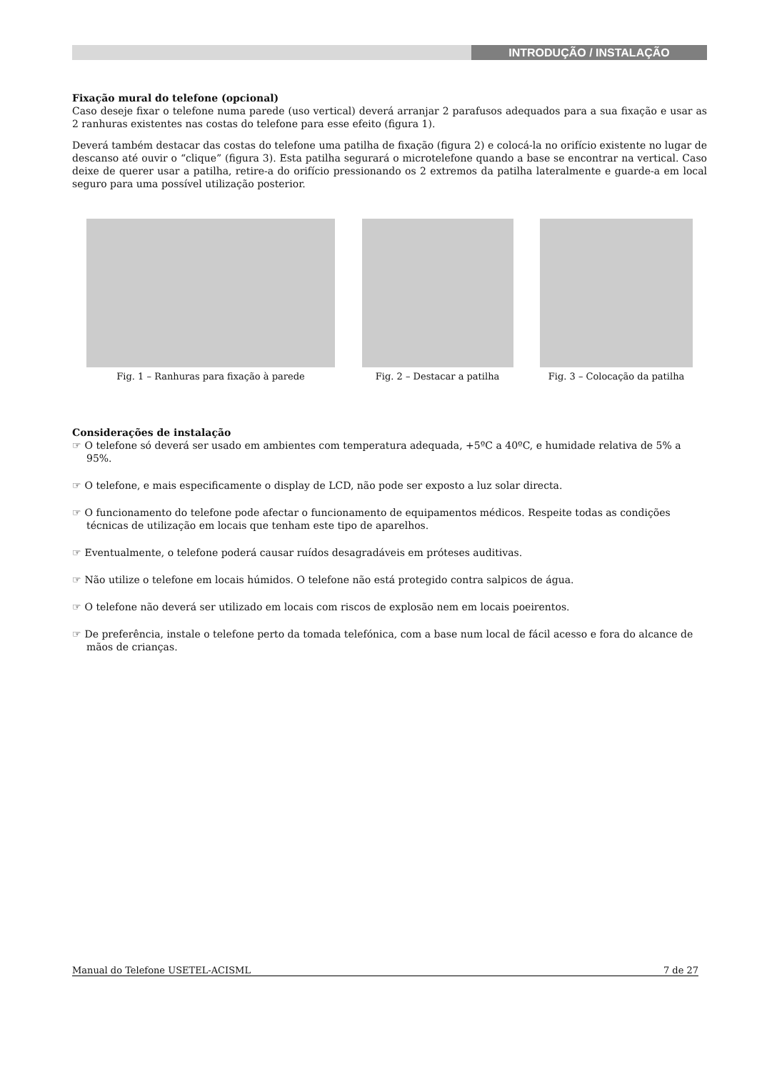INTRODUÇÃO / INSTALAÇÃO
Fixação mural do telefone (opcional)
Caso deseje fixar o telefone numa parede (uso vertical) deverá arranjar 2 parafusos adequados para a sua fixação e usar as 2 ranhuras existentes nas costas do telefone para esse efeito (figura 1).
Deverá também destacar das costas do telefone uma patilha de fixação (figura 2) e colocá-la no orifício existente no lugar de descanso até ouvir o “clique” (figura 3). Esta patilha segurará o microtelefone quando a base se encontrar na vertical. Caso deixe de querer usar a patilha, retire-a do orifício pressionando os 2 extremos da patilha lateralmente e guarde-a em local seguro para uma possível utilização posterior.
Fig. 1 – Ranhuras para fixação à parede
Fig. 2 – Destacar a patilha Fig. 3 – Colocação da patilha
Considerações de instalação
☞ O telefone só deverá ser usado em ambientes com temperatura adequada, +5ºC a 40ºC, e humidade relativa de 5% a 95%.
☞ O telefone, e mais especificamente o display de LCD, não pode ser exposto a luz solar directa.
☞ O funcionamento do telefone pode afectar o funcionamento de equipamentos médicos. Respeite todas as condições técnicas de utilização em locais que tenham este tipo de aparelhos.
☞ Eventualmente, o telefone poderá causar ruídos desagradáveis em próteses auditivas.
☞ Não utilize o telefone em locais húmidos. O telefone não está protegido contra salpicos de água.
☞ O telefone não deverá ser utilizado em locais com riscos de explosão nem em locais poeirentos.
☞ De preferência, instale o telefone perto da tomada telefónica, com a base num local de fácil acesso e fora do alcance de mãos de crianças.
Manual do Telefone USETEL-ACISML 7 de 27